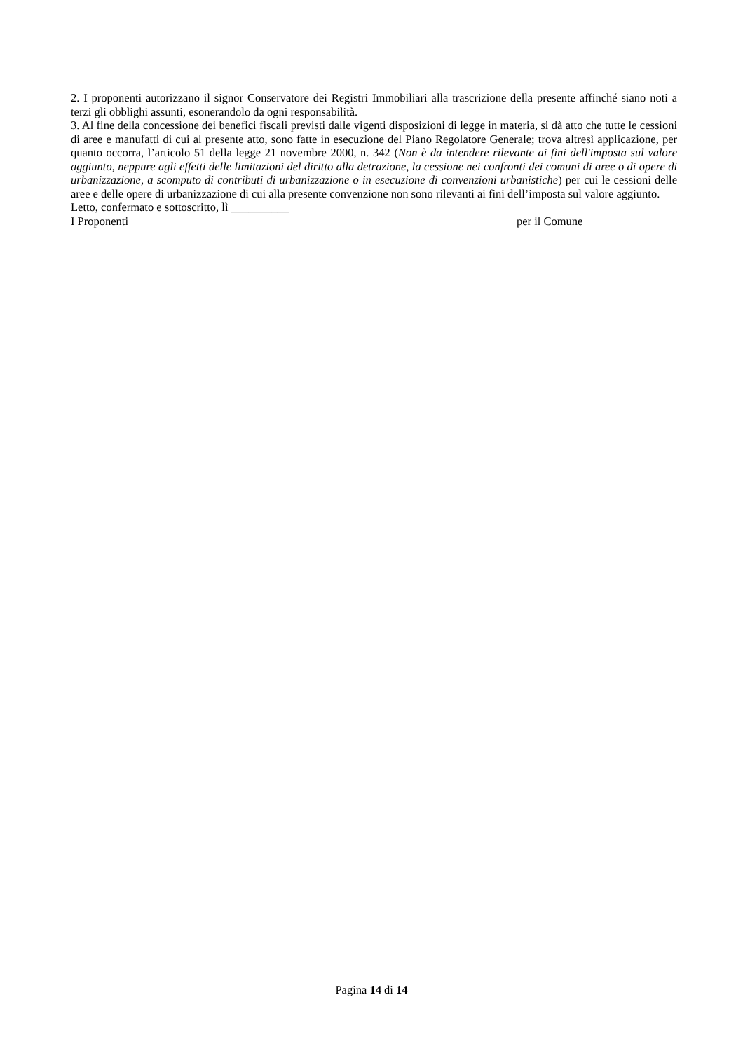2. I proponenti autorizzano il signor Conservatore dei Registri Immobiliari alla trascrizione della presente affinché siano noti a terzi gli obblighi assunti, esonerandolo da ogni responsabilità.
3. Al fine della concessione dei benefici fiscali previsti dalle vigenti disposizioni di legge in materia, si dà atto che tutte le cessioni di aree e manufatti di cui al presente atto, sono fatte in esecuzione del Piano Regolatore Generale; trova altresì applicazione, per quanto occorra, l’articolo 51 della legge 21 novembre 2000, n. 342 (Non è da intendere rilevante ai fini dell'imposta sul valore aggiunto, neppure agli effetti delle limitazioni del diritto alla detrazione, la cessione nei confronti dei comuni di aree o di opere di urbanizzazione, a scomputo di contributi di urbanizzazione o in esecuzione di convenzioni urbanistiche) per cui le cessioni delle aree e delle opere di urbanizzazione di cui alla presente convenzione non sono rilevanti ai fini dell’imposta sul valore aggiunto.
Letto, confermato e sottoscritto, lì __________
I Proponenti per il Comune
Pagina 14 di 14